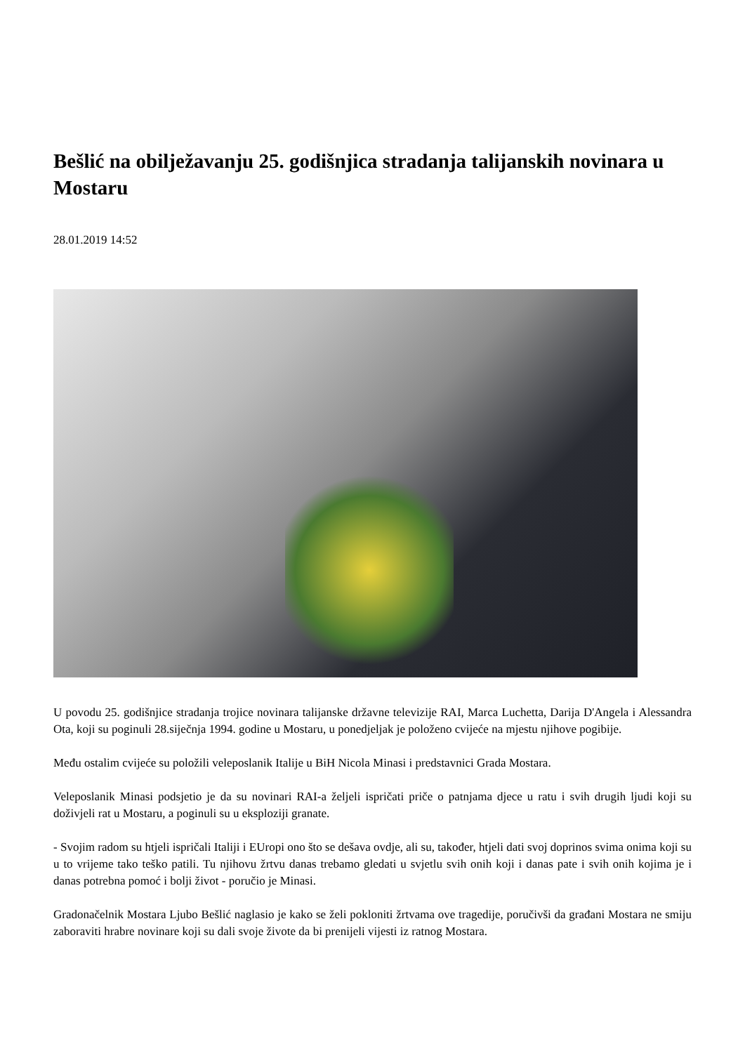Bešlić na obilježavanju 25. godišnjica stradanja talijanskih novinara u Mostaru
28.01.2019 14:52
U povodu 25. godišnjice stradanja trojice novinara talijanske državne televizije RAI, Marca Luchetta, Darija D'Angela i Alessandra Ota, koji su poginuli 28.siječnja 1994. godine u Mostaru, u ponedjeljak je položeno cvijeće na mjestu njihove pogibije.
Među ostalim cvijeće su položili veleposlanik Italije u BiH Nicola Minasi i predstavnici Grada Mostara.
Veleposlanik Minasi podsjetio je da su novinari RAI-a željeli ispričati priče o patnjama djece u ratu i svih drugih ljudi koji su doživjeli rat u Mostaru, a poginuli su u eksploziji granate.
- Svojim radom su htjeli ispričali Italiji i EUropi ono što se dešava ovdje, ali su, također, htjeli dati svoj doprinos svima onima koji su u to vrijeme tako teško patili. Tu njihovu žrtvu danas trebamo gledati u svjetlu svih onih koji i danas pate i svih onih kojima je i danas potrebna pomoć i bolji život - poručio je Minasi.
Gradonačelnik Mostara Ljubo Bešlić naglasio je kako se želi pokloniti žrtvama ove tragedije, poručivši da građani Mostara ne smiju zaboraviti hrabre novinare koji su dali svoje živote da bi prenijeli vijesti iz ratnog Mostara.